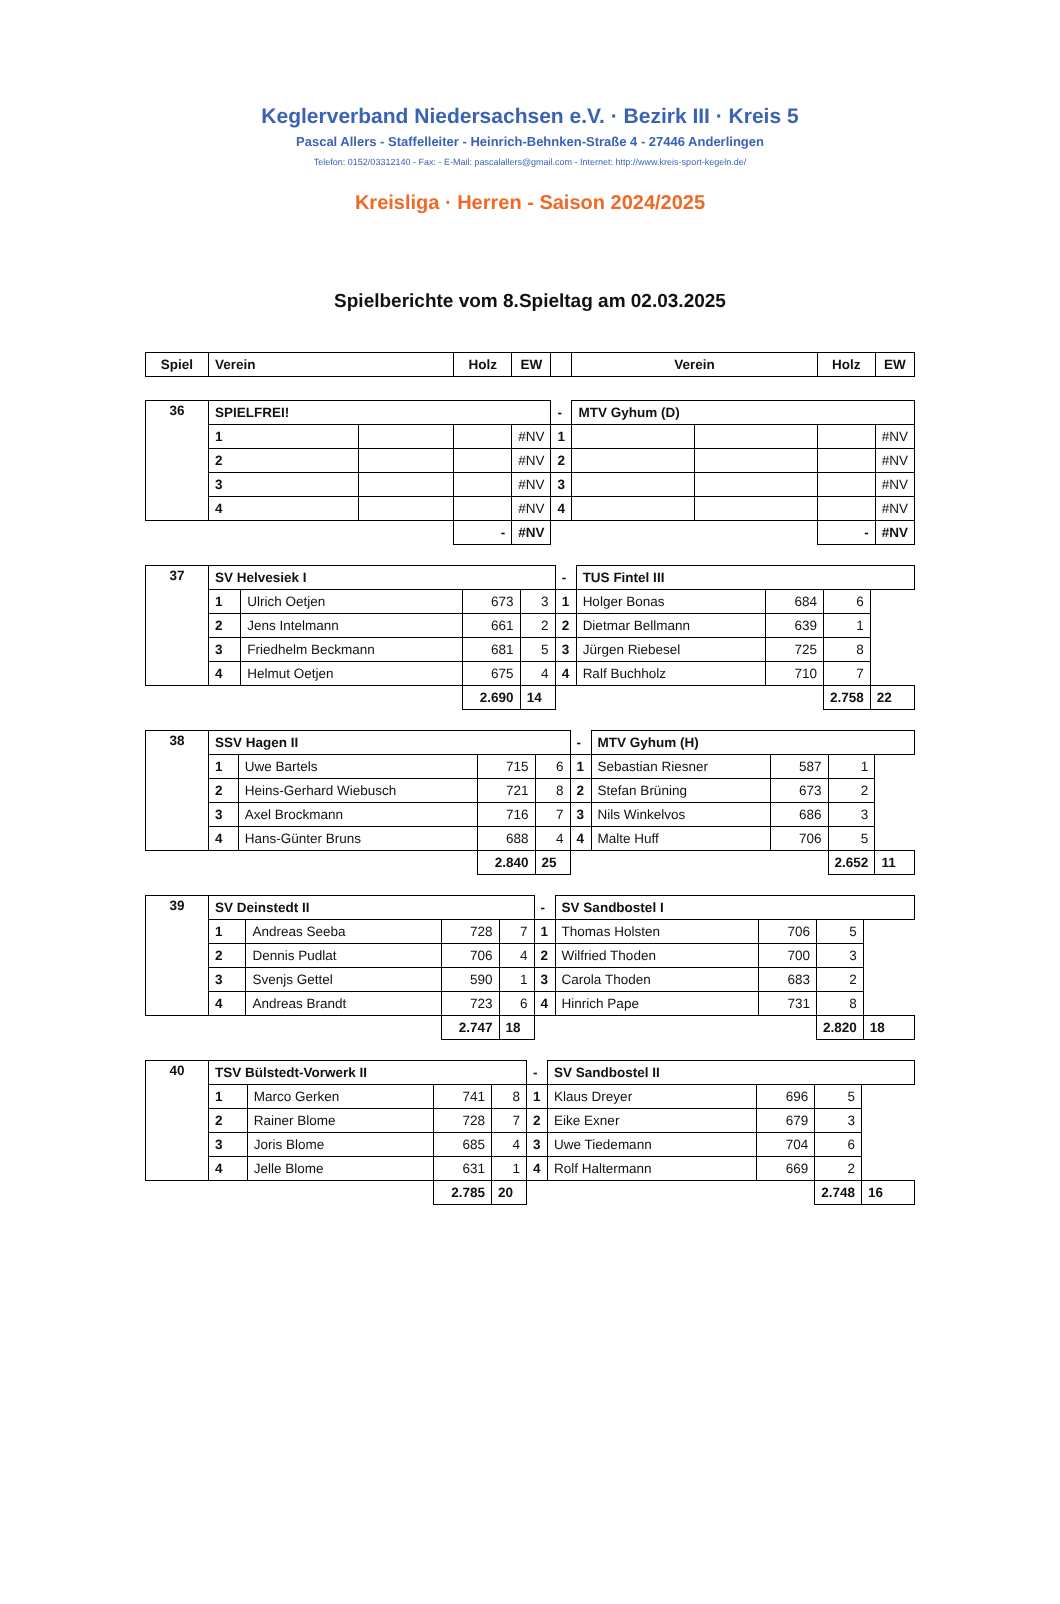Keglerverband Niedersachsen e.V. · Bezirk III · Kreis 5
Pascal Allers - Staffelleiter - Heinrich-Behnken-Straße 4 - 27446 Anderlingen
Telefon: 0152/03312140 - Fax: - E-Mail: pascalallers@gmail.com - Internet: http://www.kreis-sport-kegeln.de/
Kreisliga · Herren - Saison 2024/2025
Spielberichte vom 8.Spieltag am 02.03.2025
| Spiel | Verein | | Holz | EW | | Verein | | Holz | EW |
| --- | --- | --- | --- | --- | --- | --- | --- | --- | --- |
| 36 | SPIELFREI! | | | | - | MTV Gyhum (D) | | | |
| | 1 | | | #NV | 1 | | | | #NV |
| | 2 | | | #NV | 2 | | | | #NV |
| | 3 | | | #NV | 3 | | | | #NV |
| | 4 | | | #NV | 4 | | | | #NV |
| | | | - | #NV | | | | - | #NV |
| 37 | SV Helvesiek I | | | | - | TUS Fintel III | | | |
| | 1 | Ulrich Oetjen | 673 | 3 | 1 | Holger Bonas | 684 | 6 | |
| | 2 | Jens Intelmann | 661 | 2 | 2 | Dietmar Bellmann | 639 | 1 | |
| | 3 | Friedhelm Beckmann | 681 | 5 | 3 | Jürgen Riebesel | 725 | 8 | |
| | 4 | Helmut Oetjen | 675 | 4 | 4 | Ralf Buchholz | 710 | 7 | |
| | | | 2.690 | 14 | | | | 2.758 | 22 |
| 38 | SSV Hagen II | | | | - | MTV Gyhum (H) | | | |
| | 1 | Uwe Bartels | 715 | 6 | 1 | Sebastian Riesner | 587 | 1 | |
| | 2 | Heins-Gerhard Wiebusch | 721 | 8 | 2 | Stefan Brüning | 673 | 2 | |
| | 3 | Axel Brockmann | 716 | 7 | 3 | Nils Winkelvos | 686 | 3 | |
| | 4 | Hans-Günter Bruns | 688 | 4 | 4 | Malte Huff | 706 | 5 | |
| | | | 2.840 | 25 | | | | 2.652 | 11 |
| 39 | SV Deinstedt II | | | | - | SV Sandbostel I | | | |
| | 1 | Andreas Seeba | 728 | 7 | 1 | Thomas Holsten | 706 | 5 | |
| | 2 | Dennis Pudlat | 706 | 4 | 2 | Wilfried Thoden | 700 | 3 | |
| | 3 | Svenjs Gettel | 590 | 1 | 3 | Carola Thoden | 683 | 2 | |
| | 4 | Andreas Brandt | 723 | 6 | 4 | Hinrich Pape | 731 | 8 | |
| | | | 2.747 | 18 | | | | 2.820 | 18 |
| 40 | TSV Bülstedt-Vorwerk II | | | | - | SV Sandbostel II | | | |
| | 1 | Marco Gerken | 741 | 8 | 1 | Klaus Dreyer | 696 | 5 | |
| | 2 | Rainer Blome | 728 | 7 | 2 | Eike Exner | 679 | 3 | |
| | 3 | Joris Blome | 685 | 4 | 3 | Uwe Tiedemann | 704 | 6 | |
| | 4 | Jelle Blome | 631 | 1 | 4 | Rolf Haltermann | 669 | 2 | |
| | | | 2.785 | 20 | | | | 2.748 | 16 |